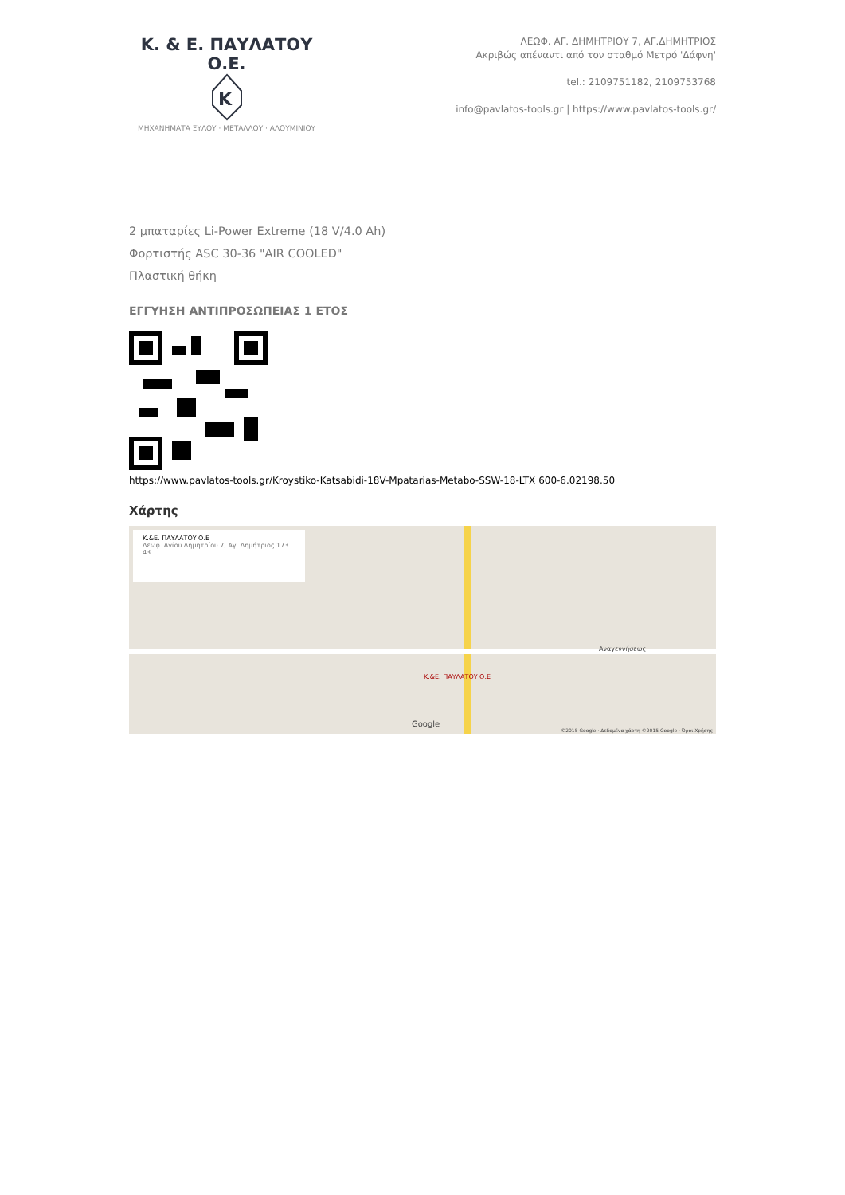Κ. & Ε. ΠΑΥΛΑΤΟΥ Ο.Ε.
K
ΜΗΧΑΝΗΜΑΤΑ ΞΥΛΟΥ · ΜΕΤΑΛΛΟΥ · ΑΛΟΥΜΙΝΙΟΥ
ΛΕΩΦ. ΑΓ. ΔΗΜΗΤΡΙΟΥ 7, ΑΓ.ΔΗΜΗΤΡΙΟΣ
Ακριβώς απέναντι από τον σταθμό Μετρό 'Δάφνη'
tel.: 2109751182, 2109753768
info@pavlatos-tools.gr | https://www.pavlatos-tools.gr/
2 μπαταρίες Li-Power Extreme (18 V/4.0 Ah)
Φορτιστής ASC 30-36 "AIR COOLED"
Πλαστική θήκη
ΕΓΓΥΗΣΗ ΑΝΤΙΠΡΟΣΩΠΕΙΑΣ 1 ΕΤΟΣ
https://www.pavlatos-tools.gr/Kroystiko-Katsabidi-18V-Mpatarias-Metabo-SSW-18-LTX 600-6.02198.50
Χάρτης
Κ.&Ε. ΠΑΥΛΑΤΟΥ Ο.Ε
Λεωφ. Αγίου Δημητρίου 7, Αγ. Δημήτριος 173 43
Κ.&Ε. ΠΑΥΛΑΤΟΥ Ο.Ε
Αναγεννήσεως
Google
©2015 Google · Δεδομένα χάρτη ©2015 Google · Όροι Χρήσης